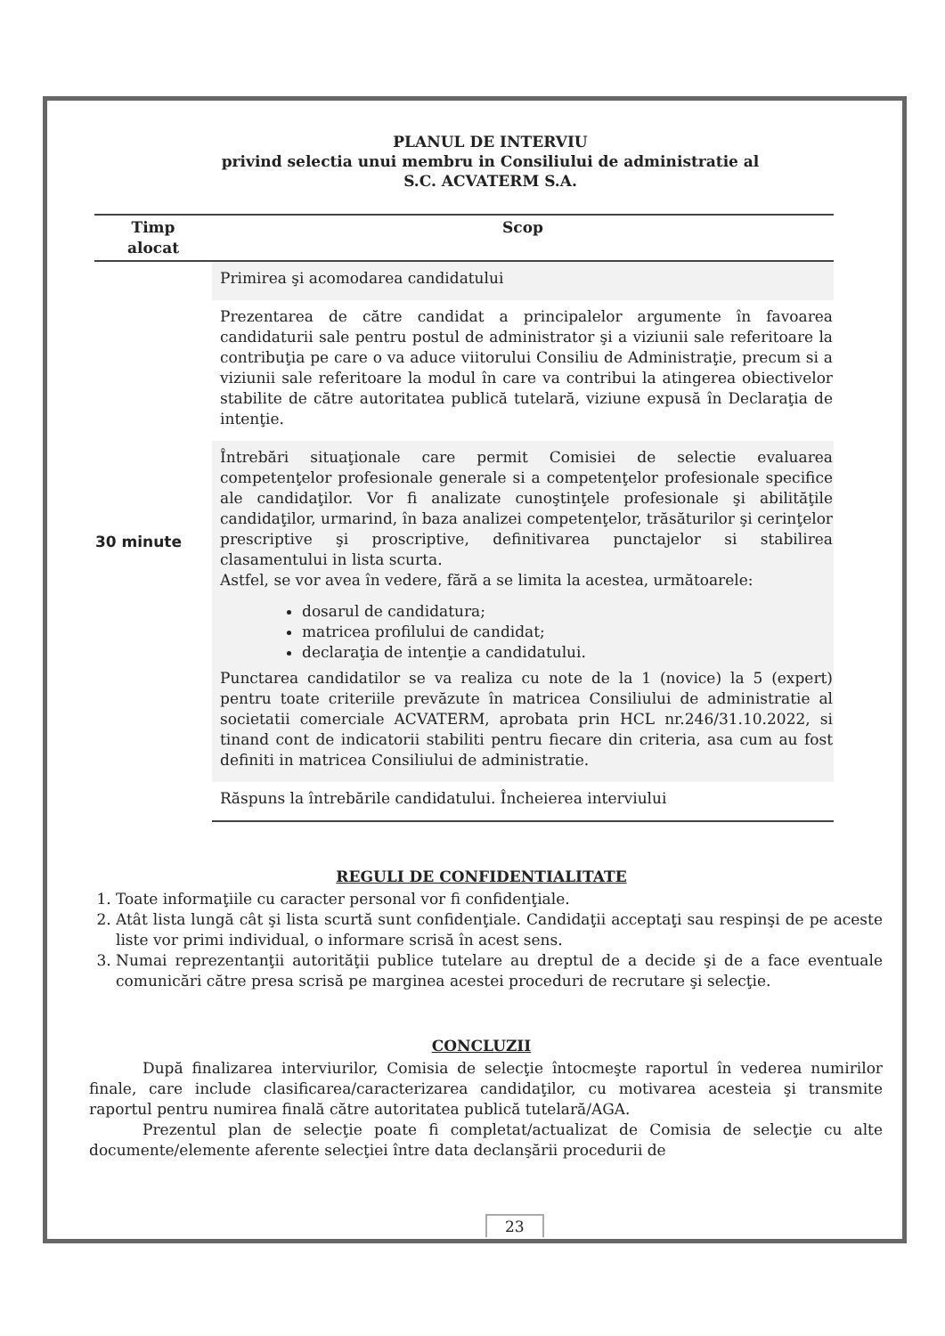PLANUL DE INTERVIU
privind selectia unui membru in Consiliului de administratie al
S.C. ACVATERM S.A.
| Timp alocat | Scop |
| --- | --- |
| 30 minute | Primirea şi acomodarea candidatului |
| | Prezentarea de către candidat a principalelor argumente în favoarea candidaturii sale pentru postul de administrator şi a viziunii sale referitoare la contribuţia pe care o va aduce viitorului Consiliu de Administraţie, precum si a viziunii sale referitoare la modul în care va contribui la atingerea obiectivelor stabilite de către autoritatea publică tutelară, viziune expusă în Declaraţia de intenţie. |
| | Întrebări situaţionale care permit Comisiei de selectie evaluarea competenţelor profesionale generale si a competenţelor profesionale specifice ale candidaţilor. Vor fi analizate cunoştinţele profesionale şi abilităţile candidaţilor, urmarind, în baza analizei competenţelor, trăsăturilor şi cerinţelor prescriptive şi proscriptive, definitivarea punctajelor si stabilirea clasamentului in lista scurta. Astfel, se vor avea în vedere, fără a se limita la acestea, următoarele: dosarul de candidatura; matricea profilului de candidat; declaraţia de intenţie a candidatului. Punctarea candidatilor se va realiza cu note de la 1 (novice) la 5 (expert) pentru toate criteriile prevăzute în matricea Consiliului de administratie al societatii comerciale ACVATERM, aprobata prin HCL nr.246/31.10.2022, si tinand cont de indicatorii stabiliti pentru fiecare din criteria, asa cum au fost definiti in matricea Consiliului de administratie. |
| | Răspuns la întrebările candidatului. Încheierea interviului |
REGULI DE CONFIDENTIALITATE
1. Toate informaţiile cu caracter personal vor fi confidenţiale.
2. Atât lista lungă cât şi lista scurtă sunt confidenţiale. Candidaţii acceptaţi sau respinşi de pe aceste liste vor primi individual, o informare scrisă în acest sens.
3. Numai reprezentanţii autorităţii publice tutelare au dreptul de a decide şi de a face eventuale comunicări către presa scrisă pe marginea acestei proceduri de recrutare şi selecţie.
CONCLUZII
După finalizarea interviurilor, Comisia de selecţie întocmeşte raportul în vederea numirilor finale, care include clasificarea/caracterizarea candidaţilor, cu motivarea acesteia şi transmite raportul pentru numirea finală către autoritatea publică tutelară/AGA.
Prezentul plan de selecţie poate fi completat/actualizat de Comisia de selecţie cu alte documente/elemente aferente selecţiei între data declanşării procedurii de
23